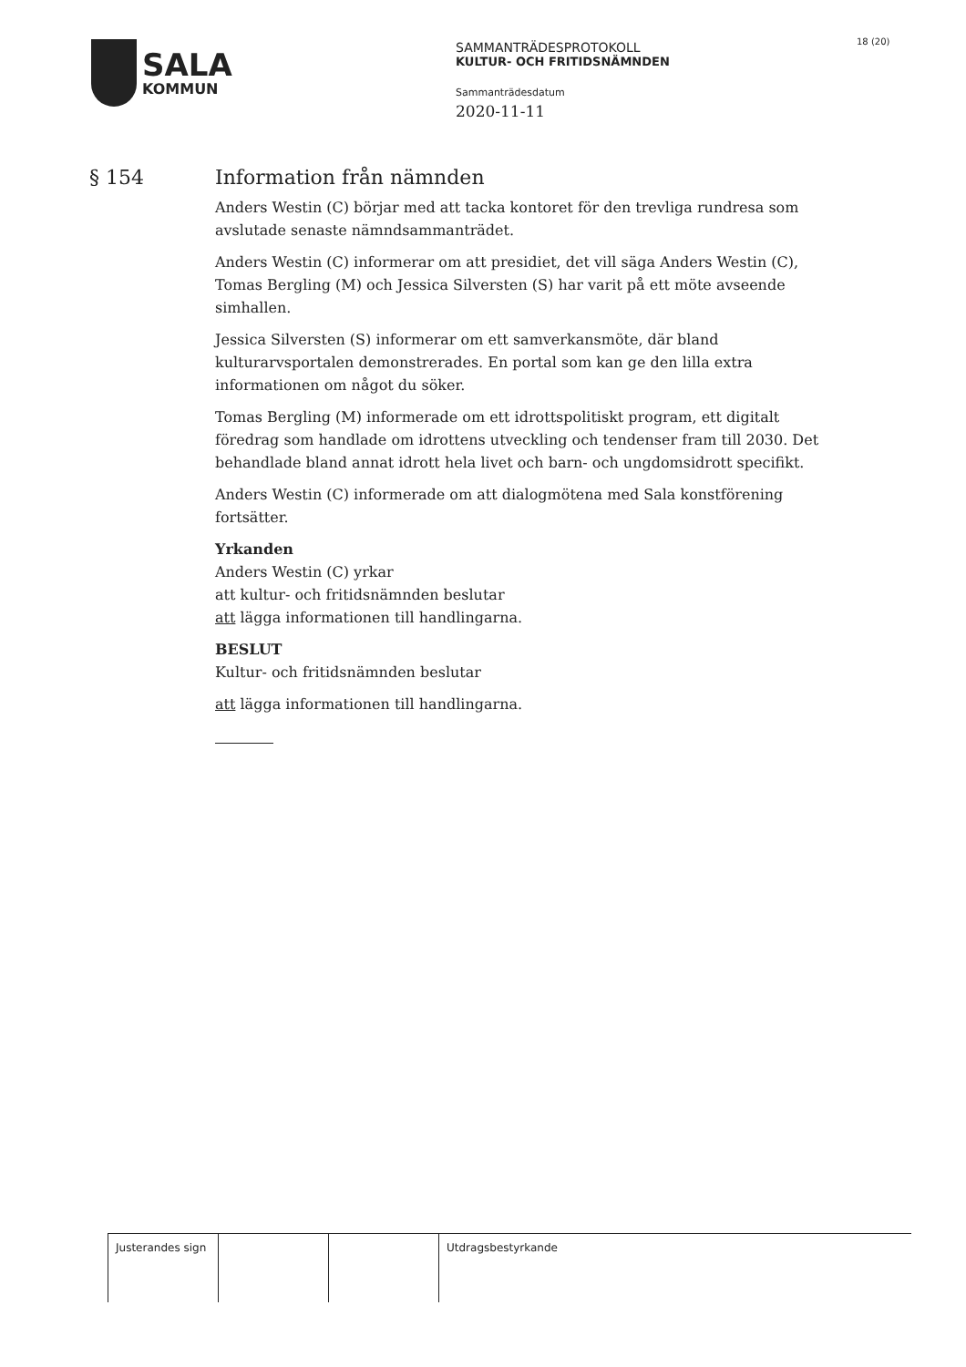SALA
KOMMUN
SAMMANTRÄDESPROTOKOLL
KULTUR- OCH FRITIDSNÄMNDEN
Sammanträdesdatum
2020-11-11
18 (20)
§ 154
Information från nämnden
Anders Westin (C) börjar med att tacka kontoret för den trevliga rundresa som avslutade senaste nämndsammanträdet.
Anders Westin (C) informerar om att presidiet, det vill säga Anders Westin (C), Tomas Bergling (M) och Jessica Silversten (S) har varit på ett möte avseende simhallen.
Jessica Silversten (S) informerar om ett samverkansmöte, där bland kulturarvsportalen demonstrerades. En portal som kan ge den lilla extra informationen om något du söker.
Tomas Bergling (M) informerade om ett idrottspolitiskt program, ett digitalt föredrag som handlade om idrottens utveckling och tendenser fram till 2030. Det behandlade bland annat idrott hela livet och barn- och ungdomsidrott specifikt.
Anders Westin (C) informerade om att dialogmötena med Sala konstförening fortsätter.
Yrkanden
Anders Westin (C) yrkar
att kultur- och fritidsnämnden beslutar
att lägga informationen till handlingarna.
BESLUT
Kultur- och fritidsnämnden beslutar
att lägga informationen till handlingarna.
Justerandes sign
Utdragsbestyrkande